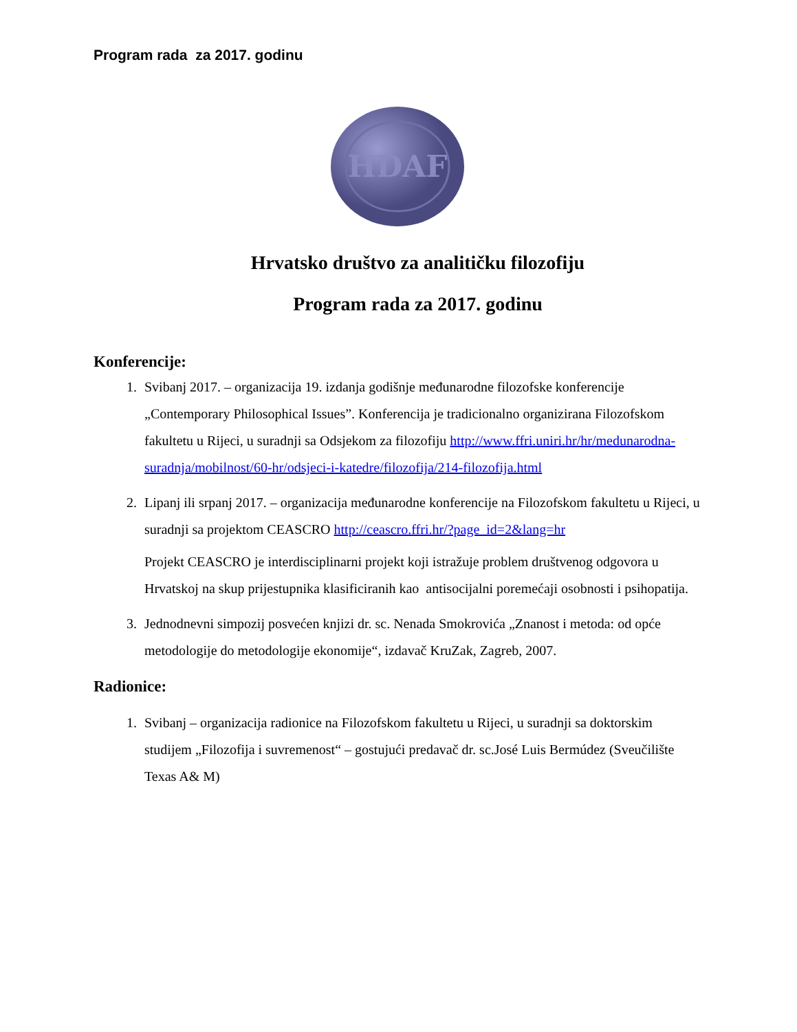Program rada za 2017. godinu
HDAF
Hrvatsko društvo za analitičku filozofiju
Program rada za 2017. godinu
Konferencije:
1. Svibanj 2017. – organizacija 19. izdanja godišnje međunarodne filozofske konferencije „Contemporary Philosophical Issues”. Konferencija je tradicionalno organizirana Filozofskom fakultetu u Rijeci, u suradnji sa Odsjekom za filozofiju http://www.ffri.uniri.hr/hr/medunarodna-suradnja/mobilnost/60-hr/odsjeci-i-katedre/filozofija/214-filozofija.html
2. Lipanj ili srpanj 2017. – organizacija međunarodne konferencije na Filozofskom fakultetu u Rijeci, u suradnji sa projektom CEASCRO http://ceascro.ffri.hr/?page_id=2&lang=hr
Projekt CEASCRO je interdisciplinarni projekt koji istražuje problem društvenog odgovora u Hrvatskoj na skup prijestupnika klasificiranih kao antisocijalni poremećaji osobnosti i psihopatija.
3. Jednodnevni simpozij posvećen knjizi dr. sc. Nenada Smokrovića „Znanost i metoda: od opće metodologije do metodologije ekonomije“, izdavač KruZak, Zagreb, 2007.
Radionice:
1. Svibanj – organizacija radionice na Filozofskom fakultetu u Rijeci, u suradnji sa doktorskim studijem „Filozofija i suvremenost“ – gostujući predavač dr. sc.José Luis Bermúdez (Sveučilište Texas A& M)